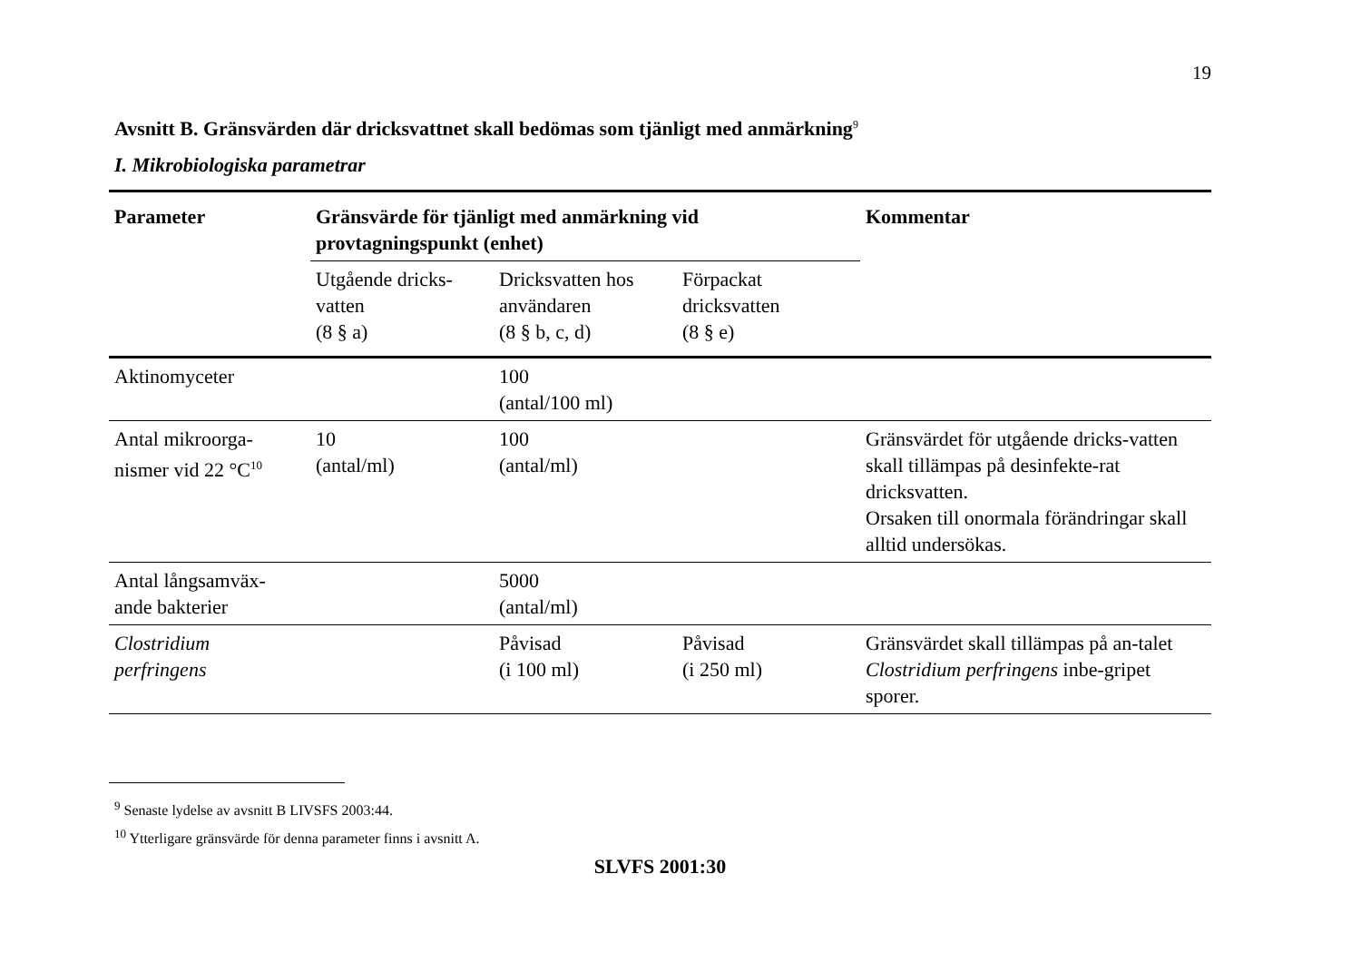19
Avsnitt B. Gränsvärden där dricksvattnet skall bedömas som tjänligt med anmärkning<sup>9</sup>
I. Mikrobiologiska parametrar
| Parameter | Gränsvärde för tjänligt med anmärkning vid provtagningspunkt (enhet) | | | Kommentar |
| --- | --- | --- | --- | --- |
| | Utgående dricks- vatten (8 § a) | Dricksvatten hos användaren (8 § b, c, d) | Förpackat dricksvatten (8 § e) | |
| Aktinomyceter | | 100 (antal/100 ml) | | |
| Antal mikroorga- nismer vid 22 °C<sup>10</sup> | 10 (antal/ml) | 100 (antal/ml) | | Gränsvärdet för utgående dricks-vatten skall tillämpas på desinfekte-rat dricksvatten. Orsaken till onormala förändringar skall alltid undersökas. |
| Antal långsamväx- ande bakterier | | 5000 (antal/ml) | | |
| Clostridium perfringens | | Påvisad (i 100 ml) | Påvisad (i 250 ml) | Gränsvärdet skall tillämpas på an-talet Clostridium perfringens inbe-gripet sporer. |
<sup>9</sup> Senaste lydelse av avsnitt B LIVSFS 2003:44.
<sup>10</sup> Ytterligare gränsvärde för denna parameter finns i avsnitt A.
SLVFS 2001:30